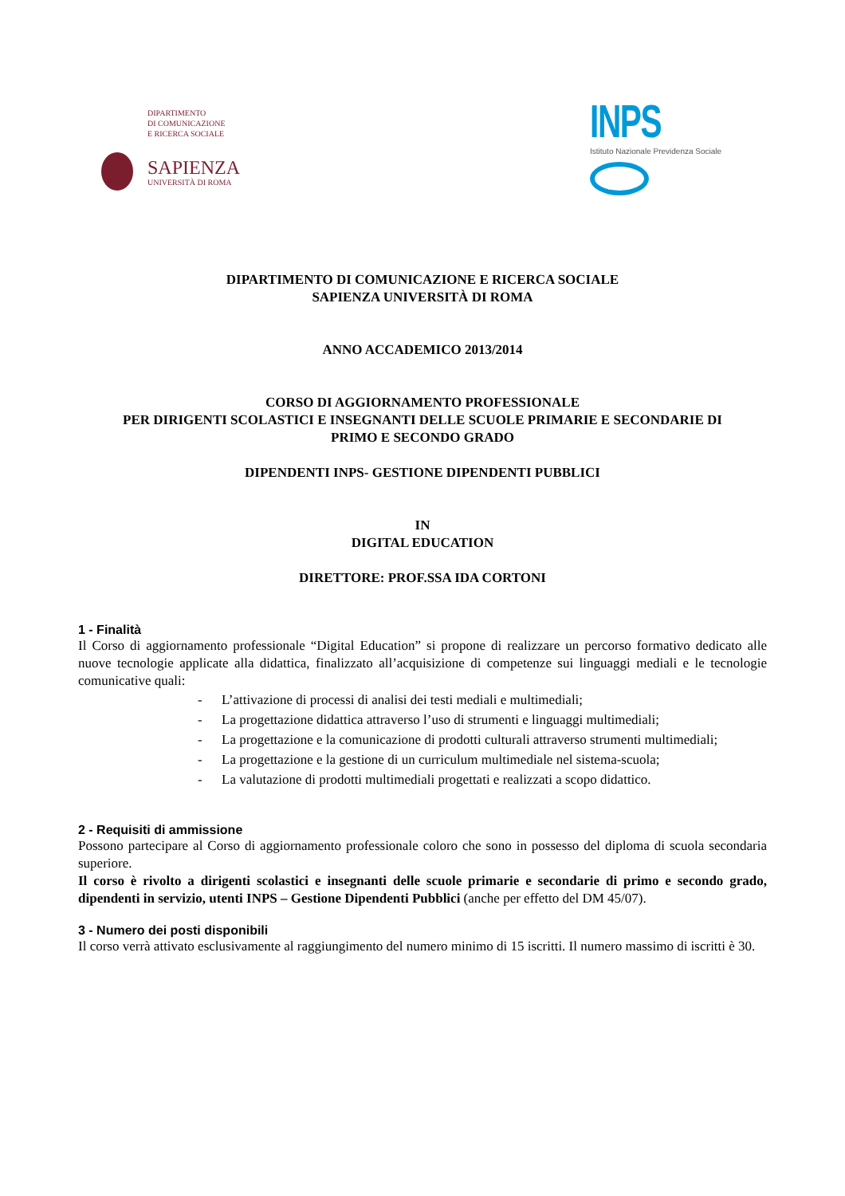DIPARTIMENTO
DI COMUNICAZIONE
E RICERCA SOCIALE
SAPIENZA
UNIVERSITÀ DI ROMA
INPS
Istituto Nazionale Previdenza Sociale
DIPARTIMENTO DI COMUNICAZIONE E RICERCA SOCIALE
SAPIENZA UNIVERSITÀ DI ROMA
ANNO ACCADEMICO 2013/2014
CORSO DI AGGIORNAMENTO PROFESSIONALE
PER DIRIGENTI SCOLASTICI E INSEGNANTI DELLE SCUOLE PRIMARIE E SECONDARIE DI
PRIMO E SECONDO GRADO
DIPENDENTI INPS- GESTIONE DIPENDENTI PUBBLICI
IN
DIGITAL EDUCATION
DIRETTORE: PROF.SSA IDA CORTONI
1 - Finalità
Il Corso di aggiornamento professionale “Digital Education” si propone di realizzare un percorso formativo dedicato alle nuove tecnologie applicate alla didattica, finalizzato all’acquisizione di competenze sui linguaggi mediali e le tecnologie comunicative quali:
- L’attivazione di processi di analisi dei testi mediali e multimediali;
- La progettazione didattica attraverso l’uso di strumenti e linguaggi multimediali;
- La progettazione e la comunicazione di prodotti culturali attraverso strumenti multimediali;
- La progettazione e la gestione di un curriculum multimediale nel sistema-scuola;
- La valutazione di prodotti multimediali progettati e realizzati a scopo didattico.
2 - Requisiti di ammissione
Possono partecipare al Corso di aggiornamento professionale coloro che sono in possesso del diploma di scuola secondaria superiore.
Il corso è rivolto a dirigenti scolastici e insegnanti delle scuole primarie e secondarie di primo e secondo grado, dipendenti in servizio, utenti INPS – Gestione Dipendenti Pubblici (anche per effetto del DM 45/07).
3 - Numero dei posti disponibili
Il corso verrà attivato esclusivamente al raggiungimento del numero minimo di 15 iscritti. Il numero massimo di iscritti è 30.